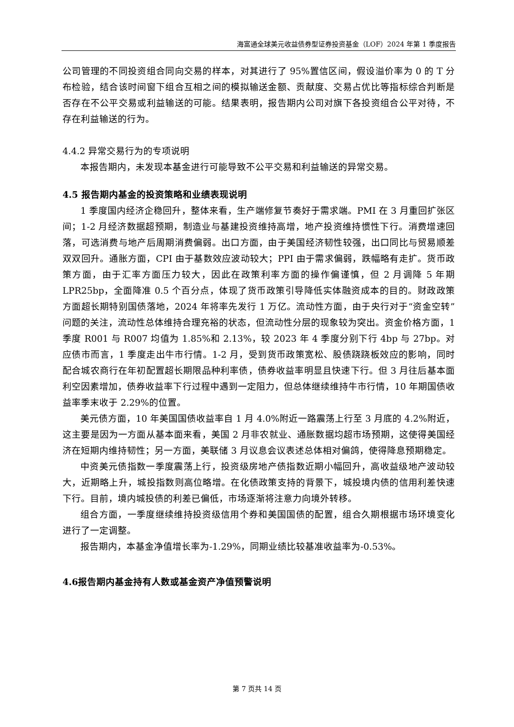海富通全球美元收益债券型证券投资基金（LOF）2024 年第 1 季度报告
公司管理的不同投资组合同向交易的样本，对其进行了 95%置信区间，假设溢价率为 0 的 T 分布检验，结合该时间窗下组合互相之间的模拟输送金额、贡献度、交易占优比等指标综合判断是否存在不公平交易或利益输送的可能。结果表明，报告期内公司对旗下各投资组合公平对待，不存在利益输送的行为。
4.4.2 异常交易行为的专项说明
本报告期内，未发现本基金进行可能导致不公平交易和利益输送的异常交易。
4.5 报告期内基金的投资策略和业绩表现说明
1 季度国内经济企稳回升，整体来看，生产端修复节奏好于需求端。PMI 在 3 月重回扩张区间；1-2 月经济数据超预期，制造业与基建投资维持高增，地产投资维持惯性下行。消费增速回落，可选消费与地产后周期消费偏弱。出口方面，由于美国经济韧性较强，出口同比与贸易顺差双双回升。通胀方面，CPI 由于基数效应波动较大；PPI 由于需求偏弱，跌幅略有走扩。货币政策方面，由于汇率方面压力较大，因此在政策利率方面的操作偏谨慎，但 2 月调降 5 年期 LPR25bp，全面降准 0.5 个百分点，体现了货币政策引导降低实体融资成本的目的。财政政策方面超长期特别国债落地，2024 年将率先发行 1 万亿。流动性方面，由于央行对于“资金空转”问题的关注，流动性总体维持合理充裕的状态，但流动性分层的现象较为突出。资金价格方面，1 季度 R001 与 R007 均值为 1.85%和 2.13%，较 2023 年 4 季度分别下行 4bp 与 27bp。对应债市而言，1 季度走出牛市行情。1-2 月，受到货币政策宽松、股债跷跷板效应的影响，同时配合城农商行在年初配置超长期限品种利率债，债券收益率明显且快速下行。但 3 月往后基本面利空因素增加，债券收益率下行过程中遇到一定阻力，但总体继续维持牛市行情，10 年期国债收益率季末收于 2.29%的位置。
美元债方面，10 年美国国债收益率自 1 月 4.0%附近一路震荡上行至 3 月底的 4.2%附近，这主要是因为一方面从基本面来看，美国 2 月非农就业、通胀数据均超市场预期，这使得美国经济在短期内维持韧性；另一方面，美联储 3 月议息会议表述总体相对偏鸽，使得降息预期稳定。
中资美元债指数一季度震荡上行，投资级房地产债指数近期小幅回升，高收益级地产波动较大，近期略上升，城投指数则高位略增。在化债政策支持的背景下，城投境内债的信用利差快速下行。目前，境内城投债的利差已偏低，市场逐渐将注意力向境外转移。
组合方面，一季度继续维持投资级信用个券和美国国债的配置，组合久期根据市场环境变化进行了一定调整。
报告期内，本基金净值增长率为-1.29%，同期业绩比较基准收益率为-0.53%。
4.6报告期内基金持有人数或基金资产净值预警说明
第 7 页共 14 页